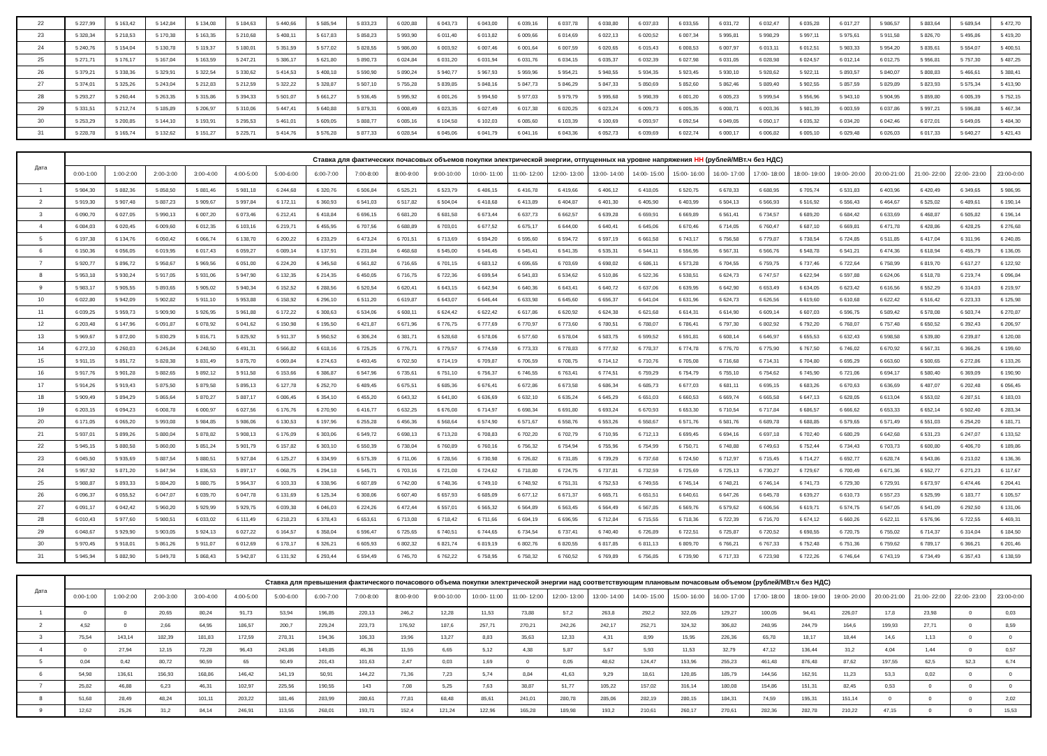| 22 | 5 227,99 | 5 163,42 | 5 142,84 | 5 134,08 | 5 184,63 | 5 440,66 | 5 585,94 | 5 833,23 | 6 020,88 | 6 043,73 | 6 043,00 | 6 039,16 | 6 037,78 | 6 038,80 | 6 037,83 | 6 033,55 | 6 031,72 | 6 032,47 | 6 035,28 | 6 017,27 | 5 986,57 | 5 883,64 | 5 689,54 | 5 472,70 |
| 23 | 5 328,34 | 5 218,53 | 5 170,38 | 5 163,35 | 5 210,68 | 5 408,11 | 5 617,83 | 5 858,23 | 5 993,90 | 6 011,40 | 6 013,82 | 6 009,66 | 6 014,69 | 6 022,13 | 6 020,52 | 6 007,34 | 5 995,81 | 5 998,29 | 5 997,11 | 5 975,61 | 5 911,58 | 5 826,70 | 5 495,86 | 5 419,20 |
| 24 | 5 240,76 | 5 154,04 | 5 130,78 | 5 119,37 | 5 180,01 | 5 351,59 | 5 577,02 | 5 828,55 | 5 986,00 | 6 003,92 | 6 007,46 | 6 001,64 | 6 007,59 | 6 020,65 | 6 015,43 | 6 008,53 | 6 007,97 | 6 013,11 | 6 012,51 | 5 983,33 | 5 954,20 | 5 835,61 | 5 554,07 | 5 400,51 |
| 25 | 5 271,71 | 5 176,17 | 5 167,04 | 5 163,59 | 5 247,21 | 5 386,17 | 5 621,80 | 5 890,73 | 6 024,84 | 6 031,20 | 6 031,94 | 6 031,76 | 6 034,15 | 6 035,37 | 6 032,39 | 6 027,98 | 6 031,05 | 6 028,98 | 6 024,57 | 6 012,14 | 6 012,75 | 5 956,81 | 5 757,30 | 5 487,25 |
| 26 | 5 379,21 | 5 338,36 | 5 329,91 | 5 322,54 | 5 330,62 | 5 414,53 | 5 408,18 | 5 590,90 | 5 890,24 | 5 940,77 | 5 967,93 | 5 959,96 | 5 954,21 | 5 948,55 | 5 934,35 | 5 923,45 | 5 930,10 | 5 928,62 | 5 922,11 | 5 893,57 | 5 840,07 | 5 808,83 | 5 466,61 | 5 388,41 |
| 27 | 5 374,01 | 5 325,26 | 5 243,04 | 5 212,83 | 5 212,59 | 5 322,22 | 5 328,87 | 5 507,10 | 5 755,28 | 5 839,85 | 5 848,16 | 5 847,73 | 5 846,29 | 5 847,33 | 5 850,69 | 5 852,60 | 5 862,46 | 5 889,40 | 5 902,55 | 5 857,59 | 5 829,89 | 5 823,93 | 5 575,34 | 5 413,90 |
| 28 | 5 293,27 | 5 260,44 | 5 263,35 | 5 315,86 | 5 394,33 | 5 501,07 | 5 661,27 | 5 936,45 | 5 995,92 | 6 001,26 | 5 994,50 | 5 977,03 | 5 979,79 | 5 995,68 | 5 998,39 | 6 001,20 | 6 005,23 | 5 999,54 | 5 956,96 | 5 943,10 | 5 904,95 | 5 859,80 | 6 005,39 | 5 752,15 |
| 29 | 5 331,51 | 5 212,74 | 5 185,89 | 5 206,97 | 5 310,06 | 5 447,41 | 5 640,88 | 5 879,31 | 6 008,49 | 6 023,35 | 6 027,49 | 6 017,38 | 6 020,25 | 6 023,24 | 6 009,73 | 6 005,35 | 6 008,71 | 6 003,36 | 5 981,39 | 6 003,59 | 6 037,86 | 5 997,21 | 5 596,88 | 5 467,34 |
| 30 | 5 253,29 | 5 200,85 | 5 144,10 | 5 193,91 | 5 295,53 | 5 461,01 | 5 609,05 | 5 888,77 | 6 085,16 | 6 104,58 | 6 102,03 | 6 085,60 | 6 103,39 | 6 100,69 | 6 093,97 | 6 092,54 | 6 049,05 | 6 050,17 | 6 035,32 | 6 034,20 | 6 042,46 | 6 072,01 | 5 649,05 | 5 484,30 |
| 31 | 5 228,78 | 5 165,74 | 5 132,62 | 5 151,27 | 5 225,71 | 5 414,76 | 5 576,28 | 5 877,33 | 6 028,54 | 6 045,06 | 6 041,79 | 6 041,16 | 6 043,36 | 6 052,73 | 6 039,69 | 6 022,74 | 6 000,17 | 6 006,82 | 6 005,10 | 6 029,48 | 6 026,03 | 6 017,33 | 5 640,27 | 5 421,43 |
| Дата | Ставка для фактических почасовых объемов покупки электрической энергии, отпущенных на уровне напряжения НН (рублей/МВт.ч без НДС) | | | | | | | | | | | | | | | | | | | | | | | |
| --- | --- | --- | --- | --- | --- | --- | --- | --- | --- | --- | --- | --- | --- | --- | --- | --- | --- | --- | --- | --- | --- | --- | --- | --- |
| | 0:00-1:00 | 1:00-2:00 | 2:00-3:00 | 3:00-4:00 | 4:00-5:00 | 5:00-6:00 | 6:00-7:00 | 7:00-8:00 | 8:00-9:00 | 9:00-10:00 | 10:00- 11:00 | 11:00- 12:00 | 12:00- 13:00 | 13:00- 14:00 | 14:00- 15:00 | 15:00- 16:00 | 16:00- 17:00 | 17:00- 18:00 | 18:00- 19:00 | 19:00- 20:00 | 20:00-21:00 | 21:00- 22:00 | 22:00- 23:00 | 23:00-0:00 |
| 1 | 5 984,30 | 5 882,36 | 5 858,50 | 5 881,46 | 5 981,18 | 6 244,68 | 6 320,76 | 6 506,84 | 6 525,21 | 6 523,79 | 6 486,15 | 6 416,78 | 6 419,66 | 6 406,12 | 6 418,05 | 6 520,75 | 6 678,33 | 6 688,95 | 6 705,74 | 6 531,83 | 6 403,96 | 6 420,49 | 6 349,65 | 5 986,95 |
| 2 | 5 919,30 | 5 907,48 | 5 887,23 | 5 909,67 | 5 997,84 | 6 172,11 | 6 360,93 | 6 541,03 | 6 517,82 | 6 504,04 | 6 418,68 | 6 413,89 | 6 404,87 | 6 401,30 | 6 405,90 | 6 403,99 | 6 504,13 | 6 566,93 | 6 516,92 | 6 556,43 | 6 464,67 | 6 525,02 | 6 489,61 | 6 190,14 |
| 3 | 6 090,70 | 6 027,05 | 5 990,13 | 6 007,20 | 6 073,46 | 6 212,41 | 6 418,84 | 6 696,15 | 6 681,20 | 6 681,58 | 6 673,44 | 6 637,73 | 6 662,57 | 6 639,28 | 6 659,91 | 6 669,89 | 6 561,41 | 6 734,57 | 6 689,20 | 6 684,42 | 6 633,69 | 6 468,87 | 6 505,82 | 6 196,14 |
| 4 | 6 084,03 | 6 020,45 | 6 009,60 | 6 012,35 | 6 103,16 | 6 219,71 | 6 455,95 | 6 707,56 | 6 688,89 | 6 703,01 | 6 677,52 | 6 675,17 | 6 644,00 | 6 640,41 | 6 645,06 | 6 670,46 | 6 714,05 | 6 760,47 | 6 687,10 | 6 669,81 | 6 471,78 | 6 428,86 | 6 428,25 | 6 276,68 |
| 5 | 6 197,38 | 6 134,76 | 6 050,42 | 6 066,74 | 6 138,70 | 6 200,22 | 6 233,29 | 6 473,24 | 6 701,51 | 6 713,69 | 6 594,20 | 6 595,60 | 6 594,72 | 6 597,19 | 6 661,58 | 6 743,17 | 6 756,58 | 6 779,87 | 6 738,54 | 6 724,85 | 6 511,85 | 6 417,04 | 6 311,96 | 6 240,85 |
| 6 | 6 150,36 | 6 056,05 | 6 019,95 | 6 017,43 | 6 059,27 | 6 089,14 | 6 137,91 | 6 231,84 | 6 468,68 | 6 545,00 | 6 546,45 | 6 545,41 | 6 541,35 | 6 535,31 | 6 544,11 | 6 556,95 | 6 567,31 | 6 566,76 | 6 548,78 | 6 541,21 | 6 474,36 | 6 618,94 | 6 455,79 | 6 136,05 |
| 7 | 5 920,77 | 5 896,72 | 5 958,67 | 5 969,56 | 6 051,00 | 6 224,20 | 6 345,58 | 6 561,82 | 6 716,65 | 6 701,15 | 6 683,12 | 6 695,65 | 6 703,69 | 6 698,02 | 6 686,11 | 6 573,28 | 6 704,55 | 6 759,75 | 6 737,46 | 6 722,64 | 6 758,99 | 6 819,70 | 6 617,27 | 6 122,92 |
| 8 | 5 953,18 | 5 930,24 | 5 917,05 | 5 931,06 | 5 947,90 | 6 132,35 | 6 214,35 | 6 450,05 | 6 716,75 | 6 722,36 | 6 699,54 | 6 541,83 | 6 534,62 | 6 510,86 | 6 522,36 | 6 538,51 | 6 624,73 | 6 747,57 | 6 622,94 | 6 597,88 | 6 624,06 | 6 518,78 | 6 219,74 | 6 096,84 |
| 9 | 5 983,17 | 5 905,55 | 5 893,65 | 5 905,02 | 5 940,34 | 6 152,52 | 6 288,56 | 6 520,54 | 6 620,41 | 6 643,15 | 6 642,94 | 6 640,36 | 6 643,41 | 6 640,72 | 6 637,06 | 6 639,95 | 6 642,90 | 6 653,49 | 6 634,05 | 6 623,42 | 6 616,56 | 6 552,29 | 6 314,03 | 6 219,97 |
| 10 | 6 022,80 | 5 942,09 | 5 902,82 | 5 911,10 | 5 953,88 | 6 158,92 | 6 296,10 | 6 511,20 | 6 619,87 | 6 643,07 | 6 646,44 | 6 633,98 | 6 645,60 | 6 656,37 | 6 641,04 | 6 631,96 | 6 624,73 | 6 626,56 | 6 619,60 | 6 610,68 | 6 622,42 | 6 516,42 | 6 223,33 | 6 125,98 |
| 11 | 6 039,25 | 5 959,73 | 5 909,90 | 5 926,95 | 5 961,88 | 6 172,22 | 6 308,63 | 6 534,06 | 6 608,11 | 6 624,42 | 6 622,42 | 6 617,86 | 6 620,92 | 6 624,38 | 6 621,68 | 6 614,31 | 6 614,90 | 6 609,14 | 6 607,03 | 6 596,75 | 6 589,42 | 6 578,08 | 6 503,74 | 6 270,87 |
| 12 | 6 203,48 | 6 147,96 | 6 091,87 | 6 078,92 | 6 041,62 | 6 150,98 | 6 195,50 | 6 421,87 | 6 671,96 | 6 776,75 | 6 777,69 | 6 770,97 | 6 773,60 | 6 780,51 | 6 788,07 | 6 786,41 | 6 797,30 | 6 802,92 | 6 792,20 | 6 768,07 | 6 757,48 | 6 650,52 | 6 392,43 | 6 206,97 |
| 13 | 5 969,67 | 5 872,00 | 5 830,29 | 5 816,71 | 5 825,92 | 5 911,37 | 5 950,52 | 6 306,24 | 6 381,71 | 6 528,68 | 6 578,06 | 6 577,60 | 6 578,04 | 6 583,75 | 6 599,52 | 6 591,81 | 6 608,14 | 6 646,97 | 6 655,53 | 6 632,43 | 6 598,58 | 6 539,80 | 6 239,87 | 6 120,08 |
| 14 | 6 272,10 | 6 260,03 | 6 245,84 | 6 248,50 | 6 491,31 | 6 566,82 | 6 618,16 | 6 725,25 | 6 776,71 | 6 779,57 | 6 774,59 | 6 773,33 | 6 778,83 | 6 777,92 | 6 778,37 | 6 774,78 | 6 776,70 | 6 775,90 | 6 767,50 | 6 746,02 | 6 670,92 | 6 567,31 | 6 366,26 | 6 199,60 |
| 15 | 5 911,15 | 5 851,72 | 5 828,38 | 5 831,49 | 5 875,70 | 6 069,84 | 6 274,63 | 6 493,45 | 6 702,50 | 6 714,19 | 6 709,87 | 6 706,59 | 6 708,75 | 6 714,12 | 6 710,76 | 6 705,08 | 6 716,68 | 6 714,31 | 6 704,80 | 6 695,29 | 6 663,60 | 6 500,65 | 6 272,86 | 6 133,26 |
| 16 | 5 917,76 | 5 901,28 | 5 882,65 | 5 892,12 | 5 911,58 | 6 153,66 | 6 386,87 | 6 547,96 | 6 735,61 | 6 751,10 | 6 756,37 | 6 746,55 | 6 763,41 | 6 774,51 | 6 759,29 | 6 754,79 | 6 755,10 | 6 754,62 | 6 745,90 | 6 721,06 | 6 694,17 | 6 580,40 | 6 369,09 | 6 190,90 |
| 17 | 5 914,26 | 5 919,43 | 5 875,50 | 5 879,58 | 5 895,13 | 6 127,78 | 6 252,70 | 6 489,45 | 6 675,51 | 6 685,36 | 6 676,41 | 6 672,86 | 6 673,58 | 6 686,34 | 6 685,73 | 6 677,03 | 6 681,11 | 6 695,15 | 6 683,26 | 6 670,63 | 6 636,69 | 6 487,07 | 6 202,48 | 6 056,45 |
| 18 | 5 909,49 | 5 894,29 | 5 865,64 | 5 870,27 | 5 887,17 | 6 086,45 | 6 354,10 | 6 455,20 | 6 643,32 | 6 641,80 | 6 636,69 | 6 632,10 | 6 635,24 | 6 645,29 | 6 651,03 | 6 660,53 | 6 669,74 | 6 665,58 | 6 647,13 | 6 628,05 | 6 613,04 | 6 553,02 | 6 287,51 | 6 183,03 |
| 19 | 6 203,15 | 6 094,23 | 6 008,78 | 6 000,97 | 6 027,56 | 6 176,76 | 6 270,90 | 6 416,77 | 6 632,25 | 6 676,08 | 6 714,97 | 6 698,34 | 6 691,80 | 6 693,24 | 6 670,93 | 6 653,30 | 6 710,54 | 6 717,84 | 6 686,57 | 6 666,62 | 6 653,33 | 6 652,14 | 6 502,40 | 6 283,34 |
| 20 | 6 171,05 | 6 065,20 | 5 993,08 | 5 984,85 | 5 986,06 | 6 130,53 | 6 197,96 | 6 255,28 | 6 456,36 | 6 568,64 | 6 574,90 | 6 571,67 | 6 558,76 | 6 553,26 | 6 558,67 | 6 571,76 | 6 581,76 | 6 689,78 | 6 688,85 | 6 579,65 | 6 571,49 | 6 551,03 | 6 254,20 | 6 181,71 |
| 21 | 5 937,01 | 5 899,26 | 5 880,04 | 5 878,82 | 5 908,13 | 6 176,09 | 6 303,06 | 6 549,72 | 6 698,13 | 6 713,28 | 6 708,83 | 6 702,20 | 6 702,79 | 6 710,95 | 6 712,13 | 6 699,45 | 6 694,16 | 6 697,18 | 6 702,40 | 6 680,29 | 6 642,68 | 6 531,23 | 6 247,07 | 6 133,52 |
| 22 | 5 945,15 | 5 880,58 | 5 860,00 | 5 851,24 | 5 901,79 | 6 157,82 | 6 303,10 | 6 550,39 | 6 738,04 | 6 760,89 | 6 760,16 | 6 756,32 | 6 754,94 | 6 755,96 | 6 754,99 | 6 750,71 | 6 748,88 | 6 749,63 | 6 752,44 | 6 734,43 | 6 703,73 | 6 600,80 | 6 406,70 | 6 189,86 |
| 23 | 6 045,50 | 5 935,69 | 5 887,54 | 5 880,51 | 5 927,84 | 6 125,27 | 6 334,99 | 6 575,39 | 6 711,06 | 6 728,56 | 6 730,98 | 6 726,82 | 6 731,85 | 6 739,29 | 6 737,68 | 6 724,50 | 6 712,97 | 6 715,45 | 6 714,27 | 6 692,77 | 6 628,74 | 6 543,86 | 6 213,02 | 6 136,36 |
| 24 | 5 957,92 | 5 871,20 | 5 847,94 | 5 836,53 | 5 897,17 | 6 068,75 | 6 294,18 | 6 545,71 | 6 703,16 | 6 721,08 | 6 724,62 | 6 718,80 | 6 724,75 | 6 737,81 | 6 732,59 | 6 725,69 | 6 725,13 | 6 730,27 | 6 729,67 | 6 700,49 | 6 671,36 | 6 552,77 | 6 271,23 | 6 117,67 |
| 25 | 5 988,87 | 5 893,33 | 5 884,20 | 5 880,75 | 5 964,37 | 6 103,33 | 6 338,96 | 6 607,89 | 6 742,00 | 6 748,36 | 6 749,10 | 6 748,92 | 6 751,31 | 6 752,53 | 6 749,55 | 6 745,14 | 6 748,21 | 6 746,14 | 6 741,73 | 6 729,30 | 6 729,91 | 6 673,97 | 6 474,46 | 6 204,41 |
| 26 | 6 096,37 | 6 055,52 | 6 047,07 | 6 039,70 | 6 047,78 | 6 131,69 | 6 125,34 | 6 308,06 | 6 607,40 | 6 657,93 | 6 685,09 | 6 677,12 | 6 671,37 | 6 665,71 | 6 651,51 | 6 640,61 | 6 647,26 | 6 645,78 | 6 639,27 | 6 610,73 | 6 557,23 | 6 525,99 | 6 183,77 | 6 105,57 |
| 27 | 6 091,17 | 6 042,42 | 5 960,20 | 5 929,99 | 5 929,75 | 6 039,38 | 6 046,03 | 6 224,26 | 6 472,44 | 6 557,01 | 6 565,32 | 6 564,89 | 6 563,45 | 6 564,49 | 6 567,85 | 6 569,76 | 6 579,62 | 6 606,56 | 6 619,71 | 6 574,75 | 6 547,05 | 6 541,09 | 6 292,50 | 6 131,06 |
| 28 | 6 010,43 | 5 977,60 | 5 980,51 | 6 033,02 | 6 111,49 | 6 218,23 | 6 378,43 | 6 653,61 | 6 713,08 | 6 718,42 | 6 711,66 | 6 694,19 | 6 696,95 | 6 712,84 | 6 715,55 | 6 718,36 | 6 722,39 | 6 716,70 | 6 674,12 | 6 660,26 | 6 622,11 | 6 576,96 | 6 722,55 | 6 469,31 |
| 29 | 6 048,67 | 5 929,90 | 5 903,05 | 5 924,13 | 6 027,22 | 6 164,57 | 6 358,04 | 6 596,47 | 6 725,65 | 6 740,51 | 6 744,65 | 6 734,54 | 6 737,41 | 6 740,40 | 6 726,89 | 6 722,51 | 6 725,87 | 6 720,52 | 6 698,55 | 6 720,75 | 6 755,02 | 6 714,37 | 6 314,04 | 6 184,50 |
| 30 | 5 970,45 | 5 918,01 | 5 861,26 | 5 911,07 | 6 012,69 | 6 178,17 | 6 326,21 | 6 605,93 | 6 802,32 | 6 821,74 | 6 819,19 | 6 802,76 | 6 820,55 | 6 817,85 | 6 811,13 | 6 809,70 | 6 766,21 | 6 767,33 | 6 752,48 | 6 751,36 | 6 759,62 | 6 789,17 | 6 366,21 | 6 201,46 |
| 31 | 5 945,94 | 5 882,90 | 5 849,78 | 5 868,43 | 5 942,87 | 6 131,92 | 6 293,44 | 6 594,49 | 6 745,70 | 6 762,22 | 6 758,95 | 6 758,32 | 6 760,52 | 6 769,89 | 6 756,85 | 6 739,90 | 6 717,33 | 6 723,98 | 6 722,26 | 6 746,64 | 6 743,19 | 6 734,49 | 6 357,43 | 6 138,59 |
| Дата | Ставка для превышения фактического почасового объема покупки электрической энергии над соответствующим плановым почасовым объемом (рублей/МВт.ч без НДС) | | | | | | | | | | | | | | | | | | | | | | | |
| --- | --- | --- | --- | --- | --- | --- | --- | --- | --- | --- | --- | --- | --- | --- | --- | --- | --- | --- | --- | --- | --- | --- | --- | --- |
| | 0:00-1:00 | 1:00-2:00 | 2:00-3:00 | 3:00-4:00 | 4:00-5:00 | 5:00-6:00 | 6:00-7:00 | 7:00-8:00 | 8:00-9:00 | 9:00-10:00 | 10:00- 11:00 | 11:00- 12:00 | 12:00- 13:00 | 13:00- 14:00 | 14:00- 15:00 | 15:00- 16:00 | 16:00- 17:00 | 17:00- 18:00 | 18:00- 19:00 | 19:00- 20:00 | 20:00-21:00 | 21:00- 22:00 | 22:00- 23:00 | 23:00-0:00 |
| 1 | 0 | 0 | 20,65 | 80,24 | 91,73 | 53,94 | 196,85 | 220,13 | 246,2 | 12,28 | 11,53 | 73,88 | 57,2 | 263,8 | 292,2 | 322,05 | 129,27 | 100,05 | 94,41 | 226,07 | 17,8 | 23,98 | 0 | 0,03 |
| 2 | 4,52 | 0 | 2,66 | 64,95 | 186,57 | 200,7 | 229,24 | 223,73 | 176,92 | 187,6 | 257,71 | 270,21 | 242,26 | 242,17 | 252,71 | 324,32 | 306,82 | 248,95 | 244,79 | 164,6 | 199,93 | 27,71 | 0 | 8,59 |
| 3 | 75,54 | 143,14 | 182,39 | 181,83 | 172,59 | 278,31 | 194,36 | 106,33 | 19,96 | 13,27 | 8,83 | 35,63 | 12,33 | 4,31 | 8,99 | 15,95 | 226,36 | 65,78 | 18,17 | 18,44 | 14,6 | 1,13 | 0 | 0 |
| 4 | 0 | 27,94 | 12,15 | 72,28 | 96,43 | 243,86 | 149,85 | 46,36 | 11,55 | 6,65 | 5,12 | 4,38 | 5,87 | 5,67 | 5,93 | 11,53 | 32,79 | 47,12 | 136,44 | 31,2 | 4,04 | 1,44 | 0 | 0,57 |
| 5 | 0,04 | 0,42 | 80,72 | 90,59 | 65 | 50,49 | 201,43 | 101,63 | 2,47 | 0,03 | 1,69 | 0 | 0,05 | 48,62 | 124,47 | 153,96 | 255,23 | 461,48 | 876,48 | 87,62 | 197,55 | 62,5 | 52,3 | 6,74 |
| 6 | 54,98 | 136,61 | 156,93 | 168,86 | 146,42 | 141,19 | 50,91 | 144,22 | 71,36 | 7,23 | 5,74 | 8,84 | 41,63 | 9,29 | 18,61 | 120,85 | 185,79 | 144,56 | 162,91 | 11,23 | 53,3 | 0,02 | 0 | 0 |
| 7 | 25,82 | 46,88 | 6,23 | 46,31 | 102,97 | 225,56 | 190,55 | 143 | 7,08 | 5,25 | 7,63 | 38,87 | 51,77 | 105,22 | 157,02 | 316,14 | 180,08 | 154,86 | 151,31 | 82,45 | 0,53 | 0 | 0 | 0 |
| 8 | 51,68 | 28,49 | 48,24 | 101,11 | 203,22 | 181,46 | 283,99 | 280,61 | 77,81 | 68,48 | 85,61 | 241,01 | 280,78 | 285,06 | 282,19 | 280,15 | 184,31 | 74,59 | 195,31 | 151,14 | 0 | 0 | 0 | 2,02 |
| 9 | 12,62 | 25,26 | 31,2 | 84,14 | 246,91 | 113,55 | 268,01 | 193,71 | 152,4 | 121,24 | 122,96 | 165,28 | 189,98 | 193,2 | 210,61 | 260,17 | 270,61 | 282,36 | 282,78 | 210,22 | 47,15 | 0 | 0 | 15,53 |